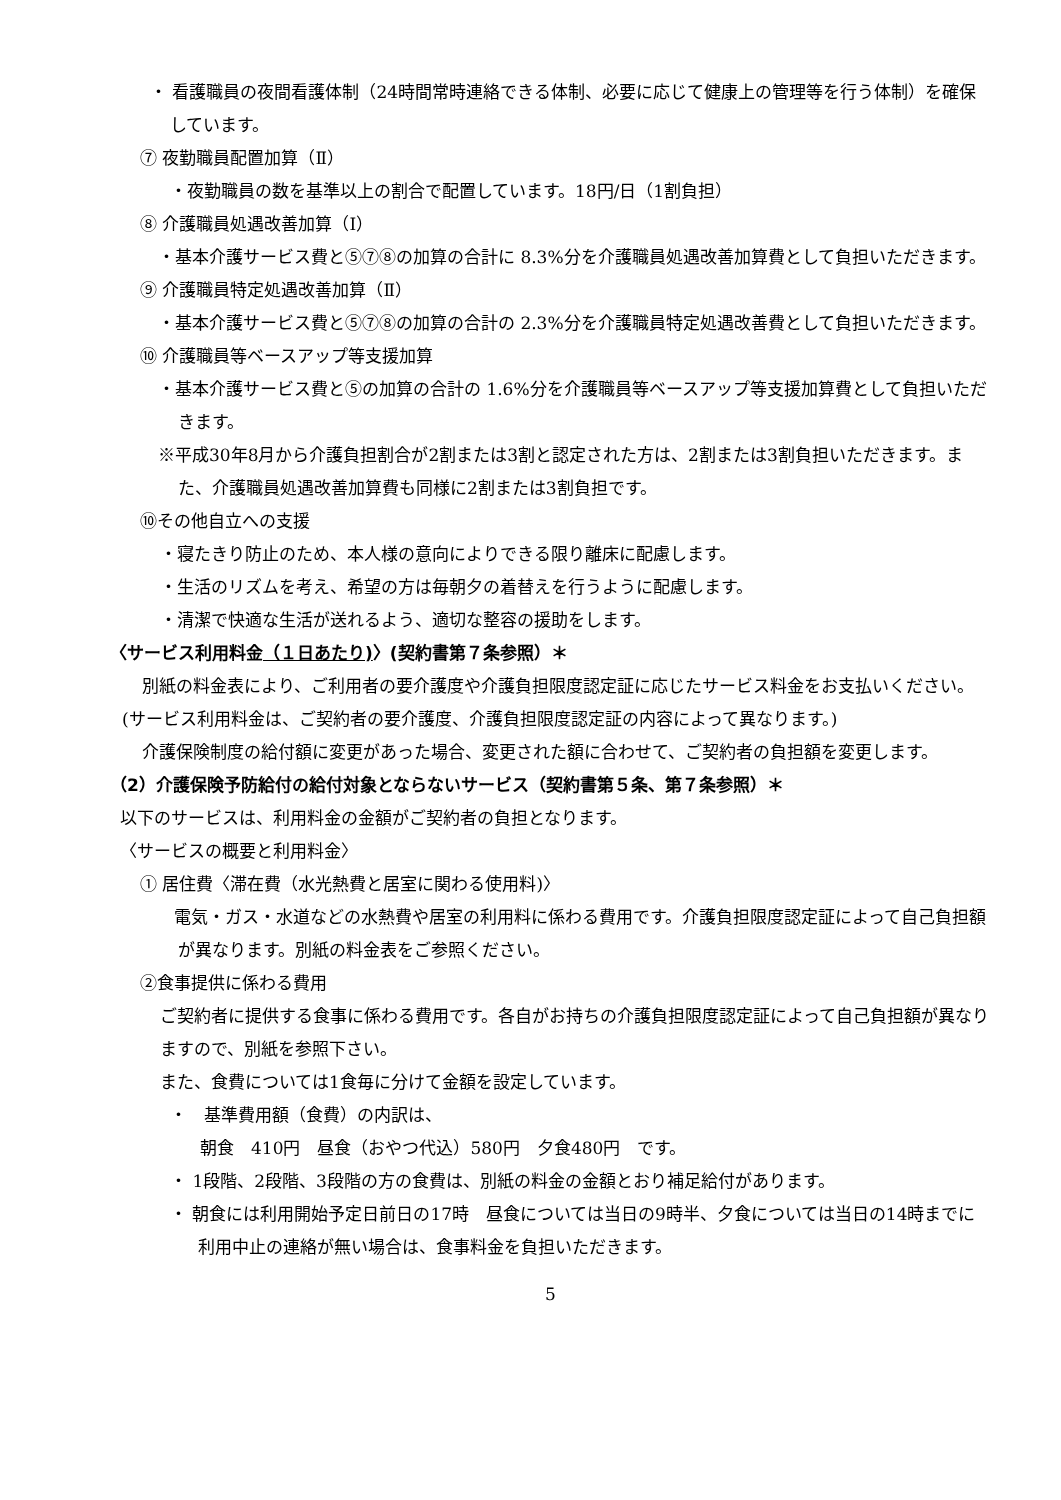・ 看護職員の夜間看護体制（24時間常時連絡できる体制、必要に応じて健康上の管理等を行う体制）を確保しています。
⑦ 夜勤職員配置加算（Ⅱ）
・夜勤職員の数を基準以上の割合で配置しています。18円/日（1割負担）
⑧ 介護職員処遇改善加算（Ⅰ）
・基本介護サービス費と⑤⑦⑧の加算の合計に 8.3%分を介護職員処遇改善加算費として負担いただきます。
⑨ 介護職員特定処遇改善加算（Ⅱ）
・基本介護サービス費と⑤⑦⑧の加算の合計の 2.3%分を介護職員特定処遇改善費として負担いただきます。
⑩ 介護職員等ベースアップ等支援加算
・基本介護サービス費と⑤の加算の合計の 1.6%分を介護職員等ベースアップ等支援加算費として負担いただきます。
※平成30年8月から介護負担割合が2割または3割と認定された方は、2割または3割負担いただきます。また、介護職員処遇改善加算費も同様に2割または3割負担です。
⑩その他自立への支援
・寝たきり防止のため、本人様の意向によりできる限り離床に配慮します。
・生活のリズムを考え、希望の方は毎朝夕の着替えを行うように配慮します。
・清潔で快適な生活が送れるよう、適切な整容の援助をします。
〈サービス利用料金（１日あたり)〉(契約書第７条参照）＊
別紙の料金表により、ご利用者の要介護度や介護負担限度認定証に応じたサービス料金をお支払いください。(サービス利用料金は、ご契約者の要介護度、介護負担限度認定証の内容によって異なります。)
介護保険制度の給付額に変更があった場合、変更された額に合わせて、ご契約者の負担額を変更します。
（2）介護保険予防給付の給付対象とならないサービス（契約書第５条、第７条参照）＊
以下のサービスは、利用料金の金額がご契約者の負担となります。
〈サービスの概要と利用料金〉
① 居住費〈滞在費（水光熱費と居室に関わる使用料)〉
電気・ガス・水道などの水熱費や居室の利用料に係わる費用です。介護負担限度認定証によって自己負担額が異なります。別紙の料金表をご参照ください。
②食事提供に係わる費用
ご契約者に提供する食事に係わる費用です。各自がお持ちの介護負担限度認定証によって自己負担額が異なりますので、別紙を参照下さい。
また、食費については1食毎に分けて金額を設定しています。
・　基準費用額（食費）の内訳は、
朝食　410円　昼食（おやつ代込）580円　夕食480円　です。
・ 1段階、2段階、3段階の方の食費は、別紙の料金の金額とおり補足給付があります。
・ 朝食には利用開始予定日前日の17時　昼食については当日の9時半、夕食については当日の14時までに利用中止の連絡が無い場合は、食事料金を負担いただきます。
5